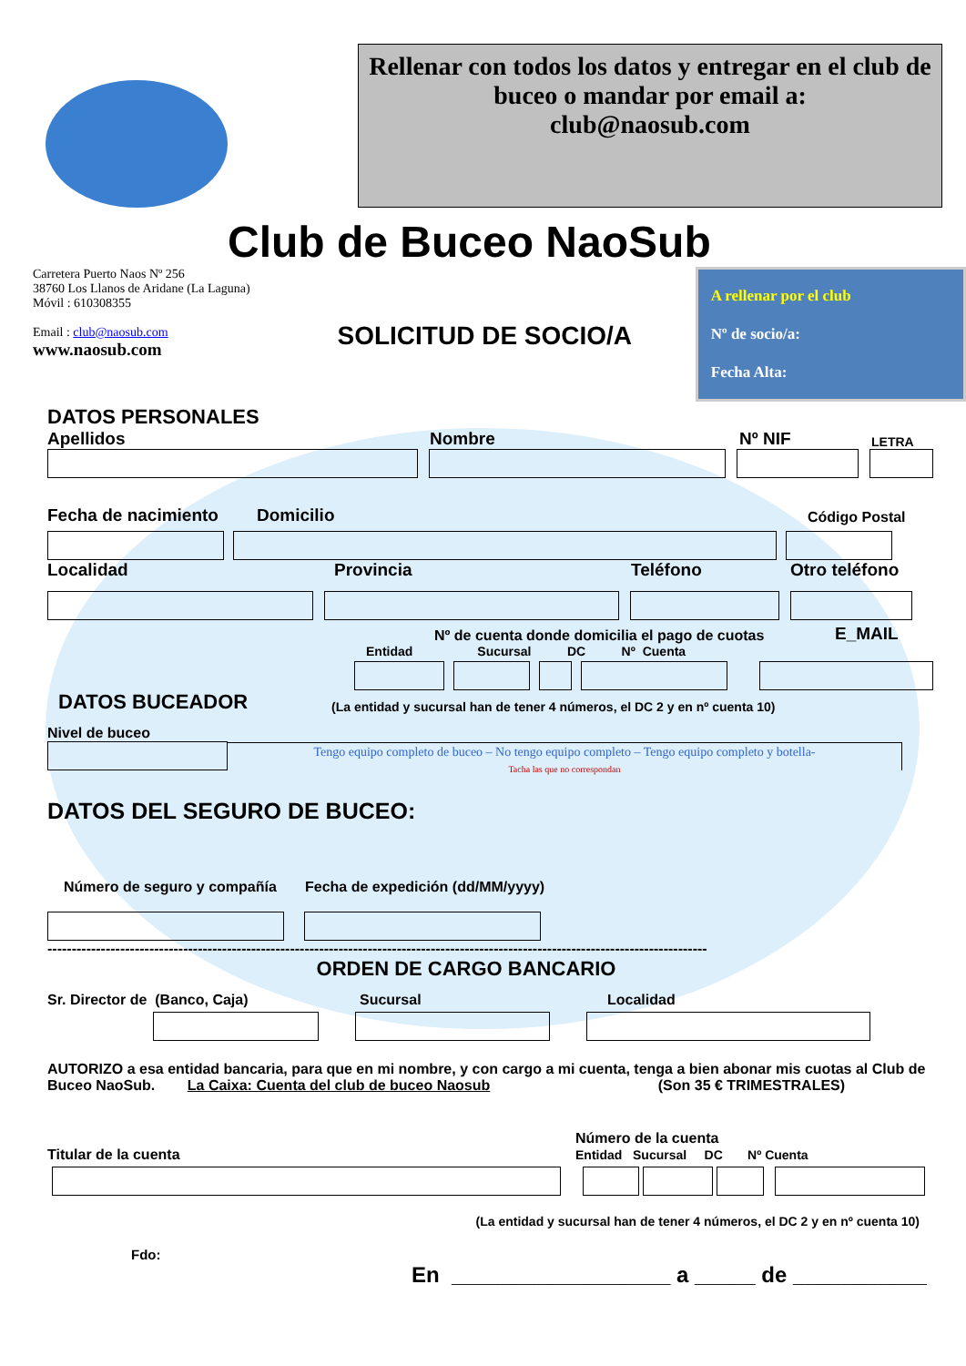Rellenar con todos los datos y entregar en el club de buceo o mandar por email a:
club@naosub.com
Club de Buceo NaoSub
Carretera Puerto Naos Nº 256
38760 Los Llanos de Aridane (La Laguna)
Móvil : 610308355
Email : club@naosub.com
www.naosub.com
SOLICITUD DE SOCIO/A
A rellenar por el club
Nº de socio/a:
Fecha Alta:
DATOS PERSONALES
Apellidos Nombre Nº NIF LETRA
Fecha de nacimiento Domicilio Código Postal
Localidad Provincia Teléfono Otro teléfono
Nº de cuenta donde domicilia el pago de cuotas E_MAIL
Entidad Sucursal DC Nº Cuenta
DATOS BUCEADOR (La entidad y sucursal han de tener 4 números, el DC 2 y en nº cuenta 10)
Nivel de buceo
Tengo equipo completo de buceo – No tengo equipo completo – Tengo equipo completo y botella-
Tacha las que no correspondan
DATOS DEL SEGURO DE BUCEO:
Número de seguro y compañía Fecha de expedición (dd/MM/yyyy)
----------------------------------------------------------------------------------------------------------------------------------------
ORDEN DE CARGO BANCARIO
Sr. Director de (Banco, Caja) Sucursal Localidad
AUTORIZO a esa entidad bancaria, para que en mi nombre, y con cargo a mi cuenta, tenga a bien abonar mis cuotas al Club de Buceo NaoSub. La Caixa: Cuenta del club de buceo Naosub (Son 35 € TRIMESTRALES)
Titular de la cuenta Número de la cuenta
Entidad Sucursal DC Nº Cuenta
(La entidad y sucursal han de tener 4 números, el DC 2 y en nº cuenta 10)
Fdo:
En __________________ a _____ de ___________